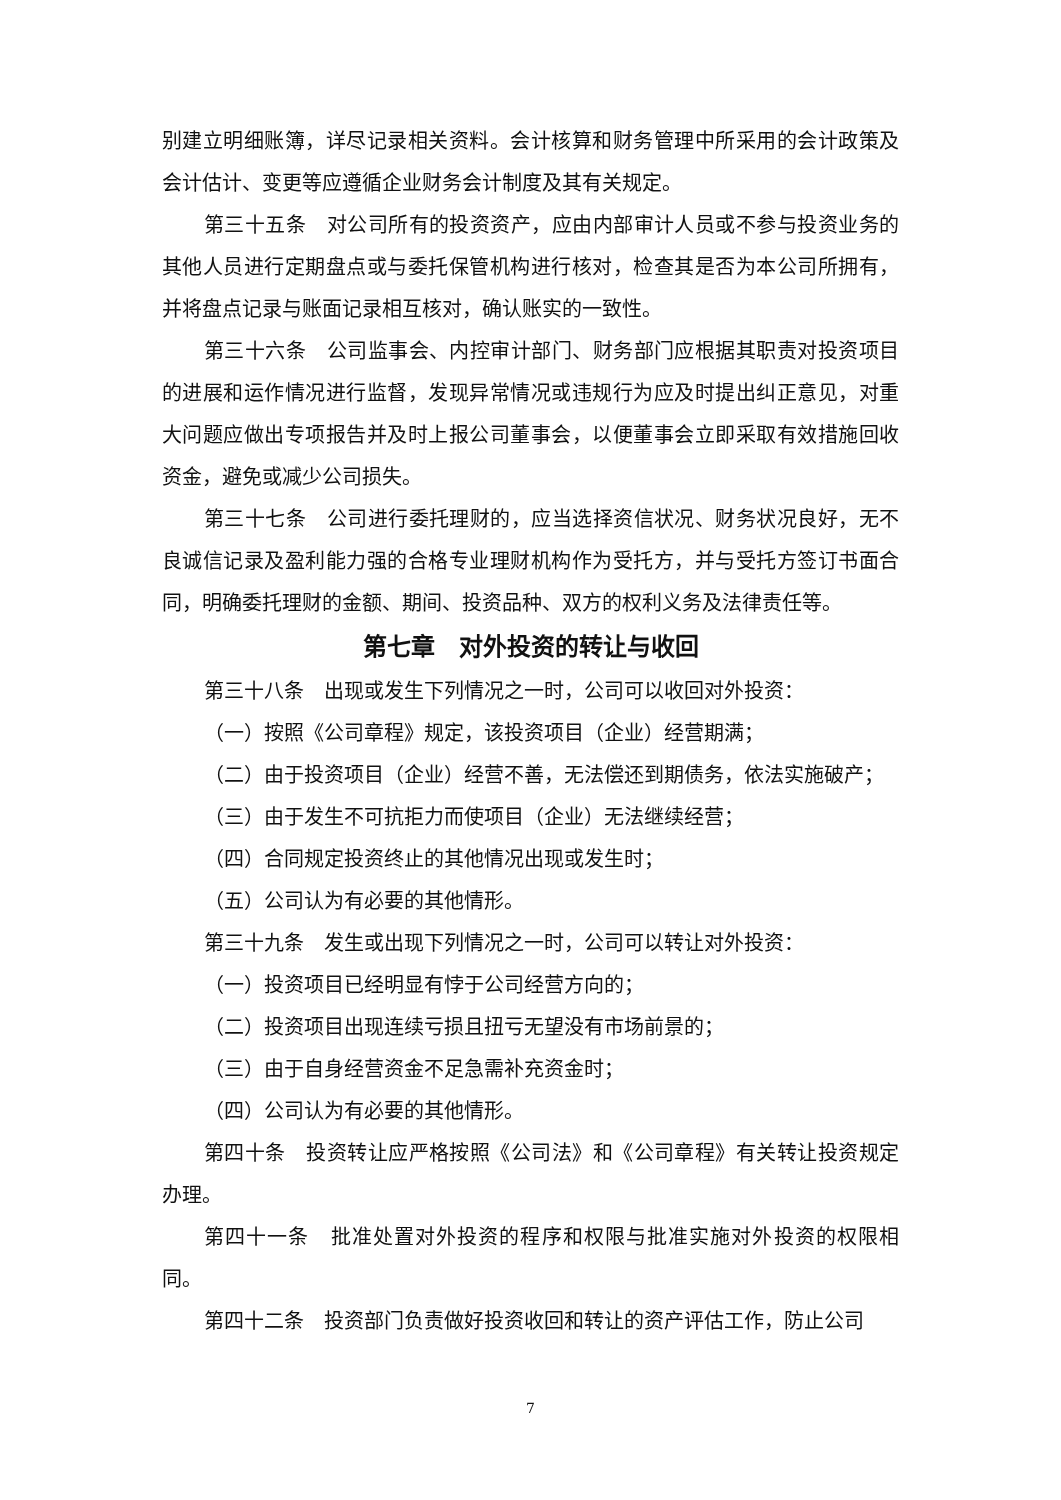别建立明细账簿，详尽记录相关资料。会计核算和财务管理中所采用的会计政策及会计估计、变更等应遵循企业财务会计制度及其有关规定。
第三十五条　对公司所有的投资资产，应由内部审计人员或不参与投资业务的其他人员进行定期盘点或与委托保管机构进行核对，检查其是否为本公司所拥有，并将盘点记录与账面记录相互核对，确认账实的一致性。
第三十六条　公司监事会、内控审计部门、财务部门应根据其职责对投资项目的进展和运作情况进行监督，发现异常情况或违规行为应及时提出纠正意见，对重大问题应做出专项报告并及时上报公司董事会，以便董事会立即采取有效措施回收资金，避免或减少公司损失。
第三十七条　公司进行委托理财的，应当选择资信状况、财务状况良好，无不良诚信记录及盈利能力强的合格专业理财机构作为受托方，并与受托方签订书面合同，明确委托理财的金额、期间、投资品种、双方的权利义务及法律责任等。
第七章　对外投资的转让与收回
第三十八条　出现或发生下列情况之一时，公司可以收回对外投资：
（一）按照《公司章程》规定，该投资项目（企业）经营期满；
（二）由于投资项目（企业）经营不善，无法偿还到期债务，依法实施破产；
（三）由于发生不可抗拒力而使项目（企业）无法继续经营；
（四）合同规定投资终止的其他情况出现或发生时；
（五）公司认为有必要的其他情形。
第三十九条　发生或出现下列情况之一时，公司可以转让对外投资：
（一）投资项目已经明显有悖于公司经营方向的；
（二）投资项目出现连续亏损且扭亏无望没有市场前景的；
（三）由于自身经营资金不足急需补充资金时；
（四）公司认为有必要的其他情形。
第四十条　投资转让应严格按照《公司法》和《公司章程》有关转让投资规定办理。
第四十一条　批准处置对外投资的程序和权限与批准实施对外投资的权限相同。
第四十二条　投资部门负责做好投资收回和转让的资产评估工作，防止公司
7